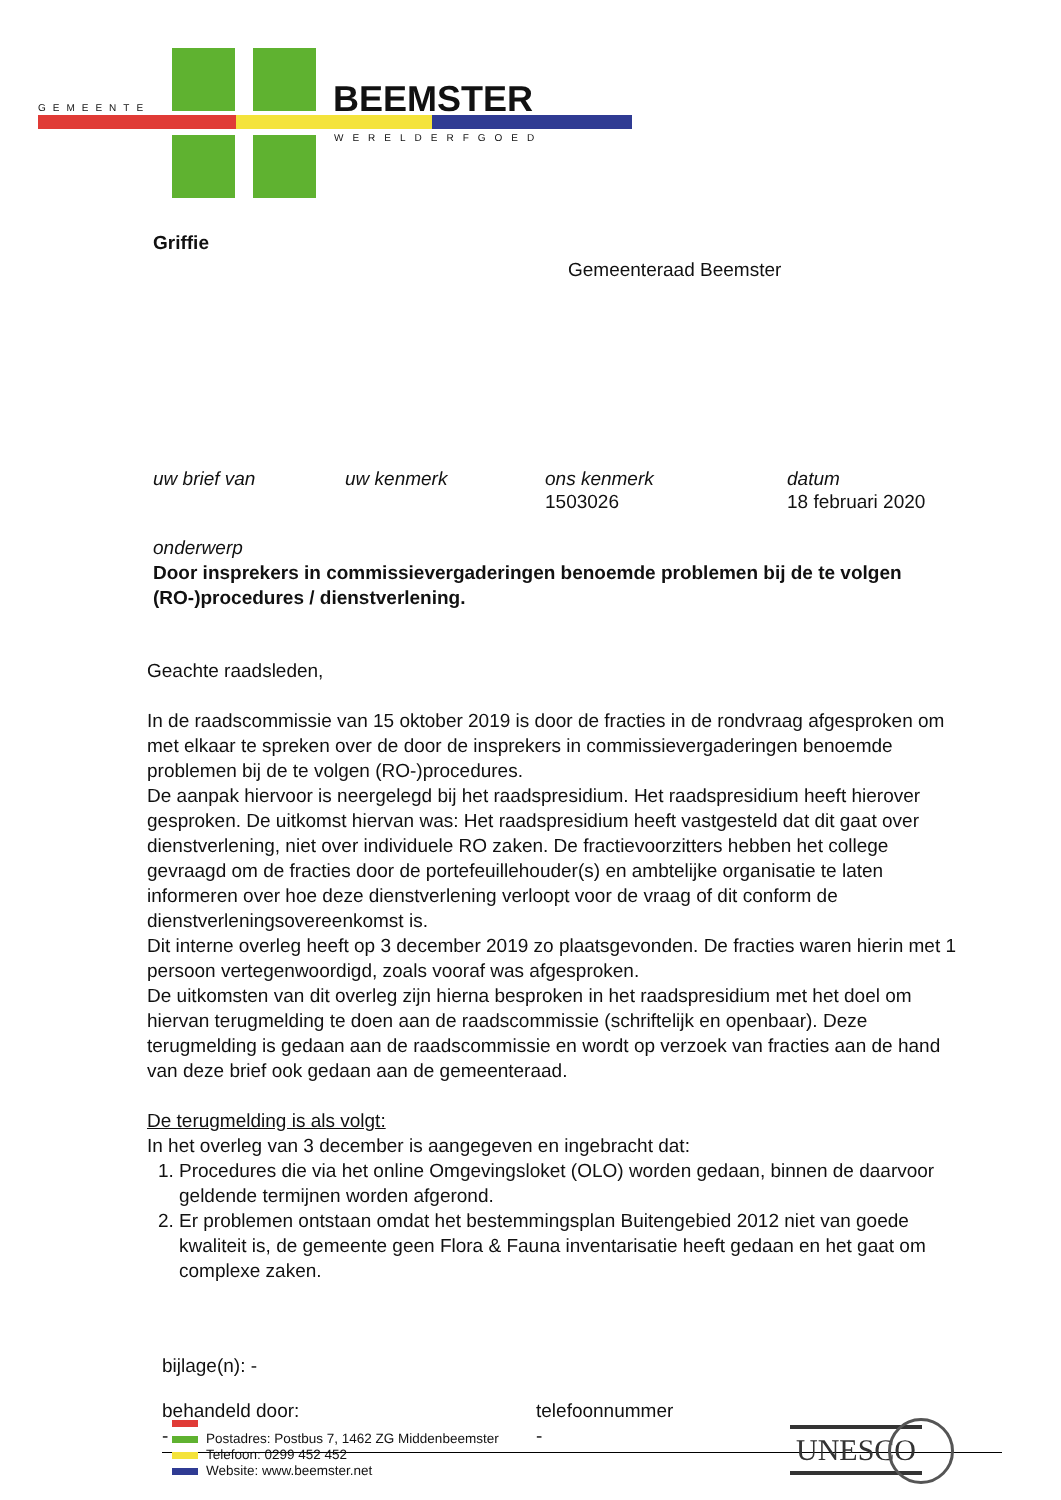GEMEENTE BEEMSTER
WERELDERFGOED
Griffie
Gemeenteraad Beemster
uw brief van uw kenmerk ons kenmerk
1503026
datum
18 februari 2020
onderwerp
Door insprekers in commissievergaderingen benoemde problemen bij de te volgen (RO-)procedures / dienstverlening.
Geachte raadsleden,
In de raadscommissie van 15 oktober 2019 is door de fracties in de rondvraag afgesproken om met elkaar te spreken over de door de insprekers in commissievergaderingen benoemde problemen bij de te volgen (RO-)procedures.
De aanpak hiervoor is neergelegd bij het raadspresidium. Het raadspresidium heeft hierover gesproken. De uitkomst hiervan was: Het raadspresidium heeft vastgesteld dat dit gaat over dienstverlening, niet over individuele RO zaken. De fractievoorzitters hebben het college gevraagd om de fracties door de portefeuillehouder(s) en ambtelijke organisatie te laten informeren over hoe deze dienstverlening verloopt voor de vraag of dit conform de dienstverleningsovereenkomst is.
Dit interne overleg heeft op 3 december 2019 zo plaatsgevonden. De fracties waren hierin met 1 persoon vertegenwoordigd, zoals vooraf was afgesproken.
De uitkomsten van dit overleg zijn hierna besproken in het raadspresidium met het doel om hiervan terugmelding te doen aan de raadscommissie (schriftelijk en openbaar). Deze terugmelding is gedaan aan de raadscommissie en wordt op verzoek van fracties aan de hand van deze brief ook gedaan aan de gemeenteraad.
De terugmelding is als volgt:
In het overleg van 3 december is aangegeven en ingebracht dat:
1. Procedures die via het online Omgevingsloket (OLO) worden gedaan, binnen de daarvoor geldende termijnen worden afgerond.
2. Er problemen ontstaan omdat het bestemmingsplan Buitengebied 2012 niet van goede kwaliteit is, de gemeente geen Flora & Fauna inventarisatie heeft gedaan en het gaat om complexe zaken.
bijlage(n): -
behandeld door:
-
telefoonnummer
-
Postadres: Postbus 7, 1462 ZG Middenbeemster
Telefoon: 0299 452 452
Website: www.beemster.net
UNESCO